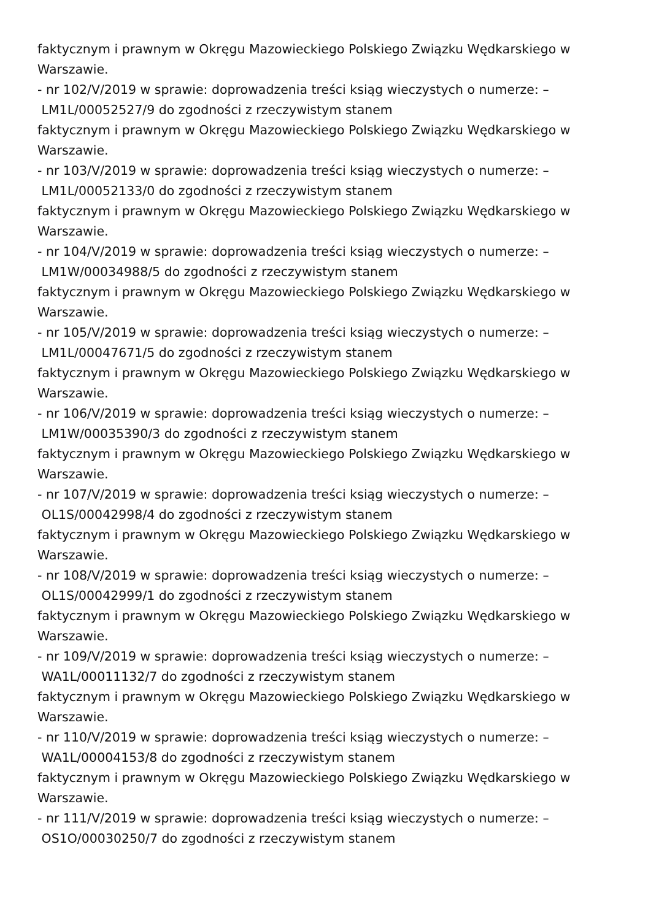faktycznym i prawnym w Okręgu Mazowieckiego Polskiego Związku Wędkarskiego w
Warszawie.
- nr 102/V/2019 w sprawie: doprowadzenia treści ksiąg wieczystych o numerze: –
LM1L/00052527/9 do zgodności z rzeczywistym stanem
faktycznym i prawnym w Okręgu Mazowieckiego Polskiego Związku Wędkarskiego w
Warszawie.
- nr 103/V/2019 w sprawie: doprowadzenia treści ksiąg wieczystych o numerze: –
LM1L/00052133/0 do zgodności z rzeczywistym stanem
faktycznym i prawnym w Okręgu Mazowieckiego Polskiego Związku Wędkarskiego w
Warszawie.
- nr 104/V/2019 w sprawie: doprowadzenia treści ksiąg wieczystych o numerze: –
LM1W/00034988/5 do zgodności z rzeczywistym stanem
faktycznym i prawnym w Okręgu Mazowieckiego Polskiego Związku Wędkarskiego w
Warszawie.
- nr 105/V/2019 w sprawie: doprowadzenia treści ksiąg wieczystych o numerze: –
LM1L/00047671/5 do zgodności z rzeczywistym stanem
faktycznym i prawnym w Okręgu Mazowieckiego Polskiego Związku Wędkarskiego w
Warszawie.
- nr 106/V/2019 w sprawie: doprowadzenia treści ksiąg wieczystych o numerze: –
LM1W/00035390/3 do zgodności z rzeczywistym stanem
faktycznym i prawnym w Okręgu Mazowieckiego Polskiego Związku Wędkarskiego w
Warszawie.
- nr 107/V/2019 w sprawie: doprowadzenia treści ksiąg wieczystych o numerze: –
OL1S/00042998/4 do zgodności z rzeczywistym stanem
faktycznym i prawnym w Okręgu Mazowieckiego Polskiego Związku Wędkarskiego w
Warszawie.
- nr 108/V/2019 w sprawie: doprowadzenia treści ksiąg wieczystych o numerze: –
OL1S/00042999/1 do zgodności z rzeczywistym stanem
faktycznym i prawnym w Okręgu Mazowieckiego Polskiego Związku Wędkarskiego w
Warszawie.
- nr 109/V/2019 w sprawie: doprowadzenia treści ksiąg wieczystych o numerze: –
WA1L/00011132/7 do zgodności z rzeczywistym stanem
faktycznym i prawnym w Okręgu Mazowieckiego Polskiego Związku Wędkarskiego w
Warszawie.
- nr 110/V/2019 w sprawie: doprowadzenia treści ksiąg wieczystych o numerze: –
WA1L/00004153/8 do zgodności z rzeczywistym stanem
faktycznym i prawnym w Okręgu Mazowieckiego Polskiego Związku Wędkarskiego w
Warszawie.
- nr 111/V/2019 w sprawie: doprowadzenia treści ksiąg wieczystych o numerze: –
OS1O/00030250/7 do zgodności z rzeczywistym stanem